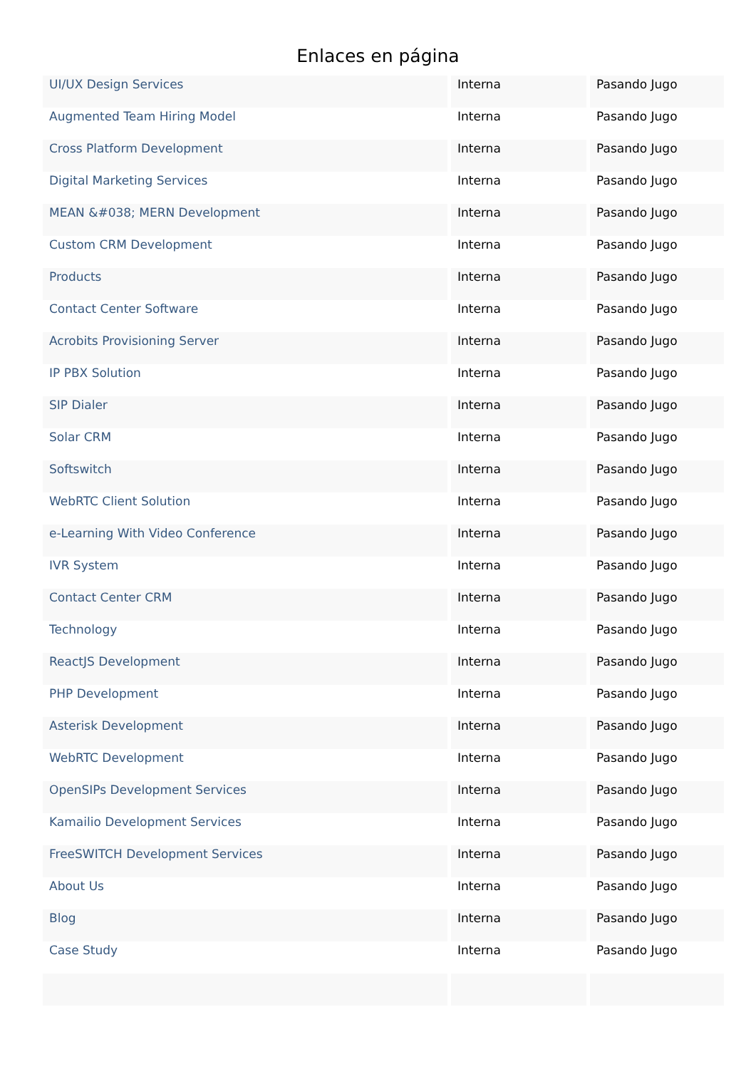Enlaces en página
| UI/UX Design Services | Interna | Pasando Jugo |
| Augmented Team Hiring Model | Interna | Pasando Jugo |
| Cross Platform Development | Interna | Pasando Jugo |
| Digital Marketing Services | Interna | Pasando Jugo |
| MEAN &#038; MERN Development | Interna | Pasando Jugo |
| Custom CRM Development | Interna | Pasando Jugo |
| Products | Interna | Pasando Jugo |
| Contact Center Software | Interna | Pasando Jugo |
| Acrobits Provisioning Server | Interna | Pasando Jugo |
| IP PBX Solution | Interna | Pasando Jugo |
| SIP Dialer | Interna | Pasando Jugo |
| Solar CRM | Interna | Pasando Jugo |
| Softswitch | Interna | Pasando Jugo |
| WebRTC Client Solution | Interna | Pasando Jugo |
| e-Learning With Video Conference | Interna | Pasando Jugo |
| IVR System | Interna | Pasando Jugo |
| Contact Center CRM | Interna | Pasando Jugo |
| Technology | Interna | Pasando Jugo |
| ReactJS Development | Interna | Pasando Jugo |
| PHP Development | Interna | Pasando Jugo |
| Asterisk Development | Interna | Pasando Jugo |
| WebRTC Development | Interna | Pasando Jugo |
| OpenSIPs Development Services | Interna | Pasando Jugo |
| Kamailio Development Services | Interna | Pasando Jugo |
| FreeSWITCH Development Services | Interna | Pasando Jugo |
| About Us | Interna | Pasando Jugo |
| Blog | Interna | Pasando Jugo |
| Case Study | Interna | Pasando Jugo |